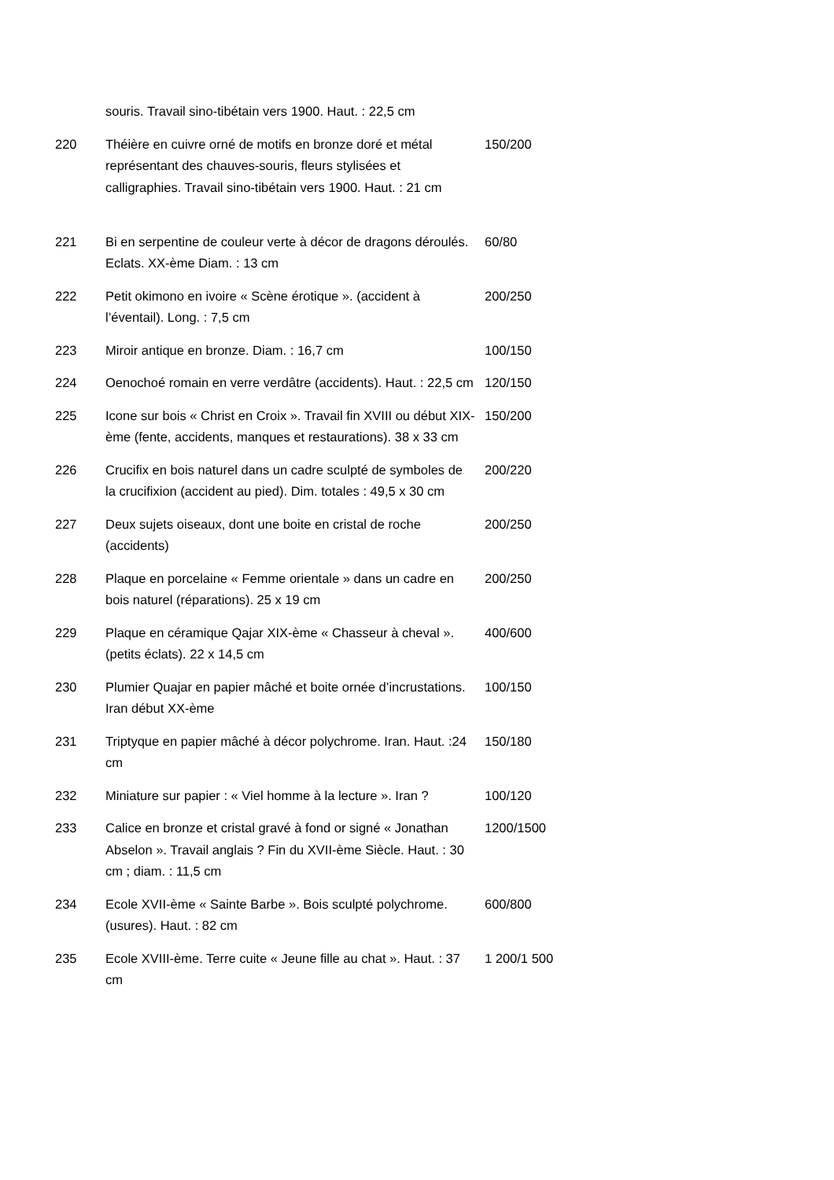| | souris. Travail sino-tibétain vers 1900. Haut. : 22,5 cm | |
| 220 | Théière en cuivre orné de motifs en bronze doré et métal représentant des chauves-souris, fleurs stylisées et calligraphies. Travail sino-tibétain vers 1900. Haut. : 21 cm | 150/200 |
| 221 | Bi en serpentine de couleur verte à décor de dragons déroulés. Eclats. XX-ème Diam. : 13 cm | 60/80 |
| 222 | Petit okimono en ivoire « Scène érotique ». (accident à l’éventail). Long. : 7,5 cm | 200/250 |
| 223 | Miroir antique en bronze. Diam. : 16,7 cm | 100/150 |
| 224 | Oenochoé romain en verre verdâtre (accidents). Haut. : 22,5 cm | 120/150 |
| 225 | Icone sur bois « Christ en Croix ». Travail fin XVIII ou début XIX-ème (fente, accidents, manques et restaurations). 38 x 33 cm | 150/200 |
| 226 | Crucifix en bois naturel dans un cadre sculpté de symboles de la crucifixion (accident au pied). Dim. totales : 49,5 x 30 cm | 200/220 |
| 227 | Deux sujets oiseaux, dont une boite en cristal de roche (accidents) | 200/250 |
| 228 | Plaque en porcelaine « Femme orientale » dans un cadre en bois naturel (réparations). 25 x 19 cm | 200/250 |
| 229 | Plaque en céramique Qajar XIX-ème « Chasseur à cheval ». (petits éclats). 22 x 14,5 cm | 400/600 |
| 230 | Plumier Quajar en papier mâché et boite ornée d’incrustations. Iran début XX-ème | 100/150 |
| 231 | Triptyque en papier mâché à décor polychrome. Iran. Haut. :24 cm | 150/180 |
| 232 | Miniature sur papier : « Viel homme à la lecture ». Iran ? | 100/120 |
| 233 | Calice en bronze et cristal gravé à fond or signé « Jonathan Abselon ». Travail anglais ? Fin du XVII-ème Siècle. Haut. : 30 cm ; diam. : 11,5 cm | 1200/1500 |
| 234 | Ecole XVII-ème « Sainte Barbe ». Bois sculpté polychrome.(usures). Haut. : 82 cm | 600/800 |
| 235 | Ecole XVIII-ème. Terre cuite « Jeune fille au chat ». Haut. : 37 cm | 1 200/1 500 |